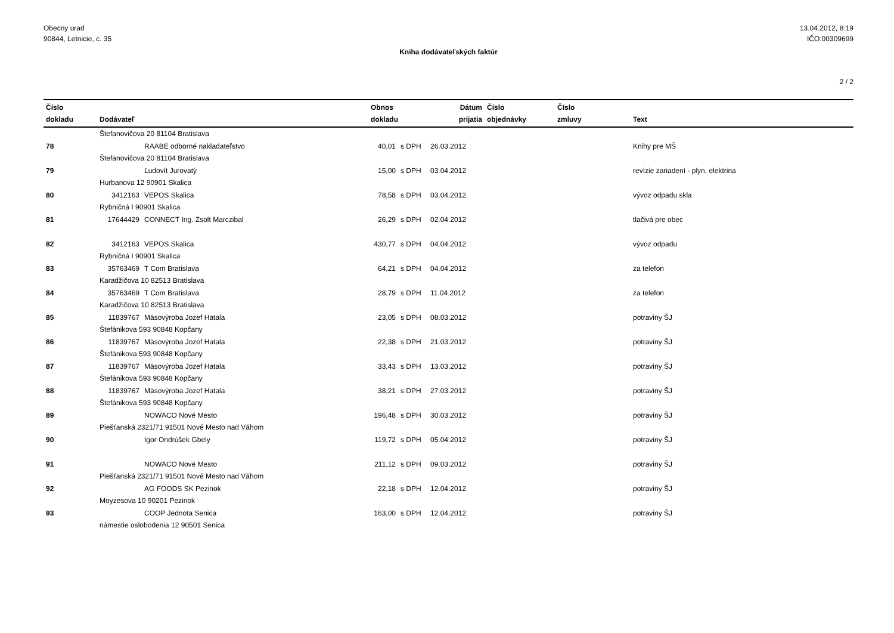Obecny urad
90844, Letnicie, c. 35
13.04.2012, 8:19
IČO:00309699
Kniha dodávateľských faktúr
2 / 2
| Číslo dokladu | Dodávateľ | | Obnos dokladu | | Dátum prijatia | Číslo objednávky | Číslo zmluvy | Text |
| --- | --- | --- | --- | --- | --- | --- | --- | --- |
| | Štefanovičova 20 81104 Bratislava | | | | | | | |
| 78 | | RAABE odborné nakladateľstvo | 40,01 | s DPH | 26.03.2012 | | | Knihy pre MŠ |
| | Štefanovičova 20 81104 Bratislava | | | | | | | |
| 79 | | Ľudovít Jurovatý | 15,00 | s DPH | 03.04.2012 | | | revízie zariadení - plyn, elektrina |
| | Hurbanova 12 90901 Skalica | | | | | | | |
| 80 | 3412163 | VEPOS Skalica | 78,58 | s DPH | 03.04.2012 | | | vývoz odpadu skla |
| | Rybničná I 90901 Skalica | | | | | | | |
| 81 | 17644429 | CONNECT Ing. Zsolt Marczibal | 26,29 | s DPH | 02.04.2012 | | | tlačivá pre obec |
| 82 | 3412163 | VEPOS Skalica | 430,77 | s DPH | 04.04.2012 | | | vývoz odpadu |
| | Rybničná I 90901 Skalica | | | | | | | |
| 83 | 35763469 | T Com Bratislava | 64,21 | s DPH | 04.04.2012 | | | za telefon |
| | Karadžičova 10 82513 Bratislava | | | | | | | |
| 84 | 35763469 | T Com Bratislava | 28,79 | s DPH | 11.04.2012 | | | za telefon |
| | Karadžičova 10 82513 Bratislava | | | | | | | |
| 85 | 11839767 | Mäsovýroba Jozef Hatala | 23,05 | s DPH | 08.03.2012 | | | potraviny ŠJ |
| | Štefánikova 593 90848 Kopčany | | | | | | | |
| 86 | 11839767 | Mäsovýroba Jozef Hatala | 22,38 | s DPH | 21.03.2012 | | | potraviny ŠJ |
| | Štefánikova 593 90848 Kopčany | | | | | | | |
| 87 | 11839767 | Mäsovýroba Jozef Hatala | 33,43 | s DPH | 13.03.2012 | | | potraviny ŠJ |
| | Štefánikova 593 90848 Kopčany | | | | | | | |
| 88 | 11839767 | Mäsovýroba Jozef Hatala | 38,21 | s DPH | 27.03.2012 | | | potraviny ŠJ |
| | Štefánikova 593 90848 Kopčany | | | | | | | |
| 89 | | NOWACO Nové Mesto | 196,48 | s DPH | 30.03.2012 | | | potraviny ŠJ |
| | Piešťanská 2321/71 91501 Nové Mesto nad Váhom | | | | | | | |
| 90 | | Igor Ondrúšek Gbely | 119,72 | s DPH | 05.04.2012 | | | potraviny ŠJ |
| 91 | | NOWACO Nové Mesto | 211,12 | s DPH | 09.03.2012 | | | potraviny ŠJ |
| | Piešťanská 2321/71 91501 Nové Mesto nad Váhom | | | | | | | |
| 92 | | AG FOODS SK Pezinok | 22,18 | s DPH | 12.04.2012 | | | potraviny ŠJ |
| | Moyzesova 10 90201 Pezinok | | | | | | | |
| 93 | | COOP Jednota Senica | 163,00 | s DPH | 12.04.2012 | | | potraviny ŠJ |
| | námestie oslobodenia 12 90501 Senica | | | | | | | |